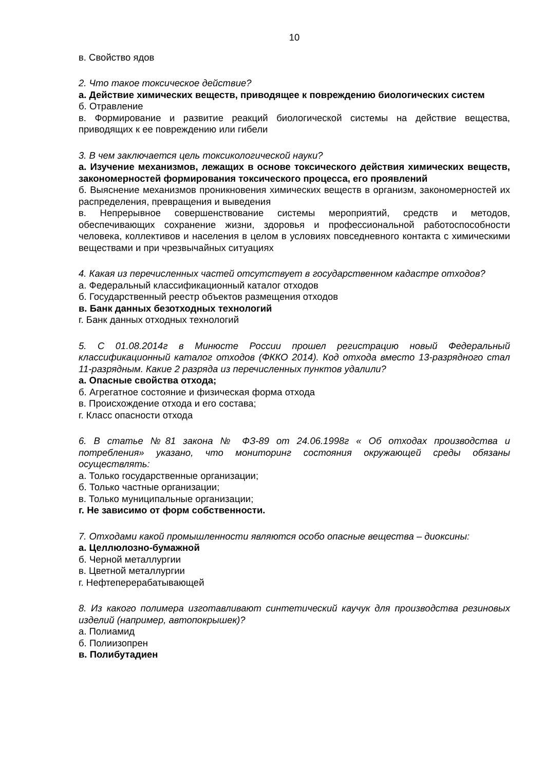10
в. Свойство ядов
2. Что такое токсическое действие?
а. Действие химических веществ, приводящее к повреждению биологических систем
б. Отравление
в. Формирование и развитие реакций биологической системы на действие вещества, приводящих к ее повреждению или гибели
3. В чем заключается цель токсикологической науки?
а. Изучение механизмов, лежащих в основе токсического действия химических веществ, закономерностей формирования токсического процесса, его проявлений
б. Выяснение механизмов проникновения химических веществ в организм, закономерностей их распределения, превращения и выведения
в. Непрерывное совершенствование системы мероприятий, средств и методов, обеспечивающих сохранение жизни, здоровья и профессиональной работоспособности человека, коллективов и населения в целом в условиях повседневного контакта с химическими веществами и при чрезвычайных ситуациях
4. Какая из перечисленных частей отсутствует в государственном кадастре отходов?
а. Федеральный классификационный каталог отходов
б. Государственный реестр объектов размещения отходов
в. Банк данных безотходных технологий
г. Банк данных отходных технологий
5. С 01.08.2014г в Минюсте России прошел регистрацию новый Федеральный классификационный каталог отходов (ФККО 2014). Код отхода вместо 13-разрядного стал 11-разрядным. Какие 2 разряда из перечисленных пунктов удалили?
а. Опасные свойства отхода;
б. Агрегатное состояние и физическая форма отхода
в. Происхождение отхода и его состава;
г. Класс опасности отхода
6. В статье №81 закона № ФЗ-89 от 24.06.1998г « Об отходах производства и потребления» указано, что мониторинг состояния окружающей среды обязаны осуществлять:
а. Только государственные организации;
б. Только частные организации;
в. Только муниципальные организации;
г. Не зависимо от форм собственности.
7. Отходами какой промышленности являются особо опасные вещества – диоксины:
а. Целлюлозно-бумажной
б. Черной металлургии
в. Цветной металлургии
г. Нефтеперерабатывающей
8. Из какого полимера изготавливают синтетический каучук для производства резиновых изделий (например, автопокрышек)?
а. Полиамид
б. Полиизопрен
в. Полибутадиен